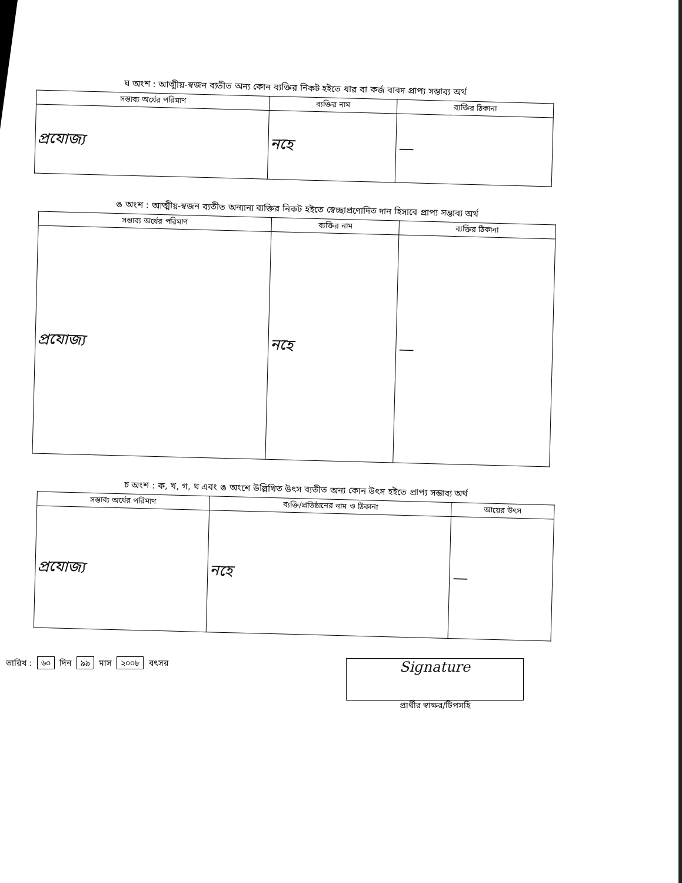ঘ অংশ : আত্মীয়-স্বজন ব্যতীত অন্য কোন ব্যক্তির নিকট হইতে ধার বা কর্জ বাবদ প্রাপ্য সম্ভাব্য অর্থ
| সম্ভাব্য অর্থের পরিমাণ | ব্যক্তির নাম | ব্যক্তির ঠিকানা |
| --- | --- | --- |
| প্রযোজ্য | নহে | — |
ঙ অংশ : আত্মীয়-স্বজন ব্যতীত অন্যান্য ব্যক্তির নিকট হইতে স্বেচ্ছাপ্রণোদিত দান হিসাবে প্রাপ্য সম্ভাব্য অর্থ
| সম্ভাব্য অর্থের পরিমাণ | ব্যক্তির নাম | ব্যক্তির ঠিকানা |
| --- | --- | --- |
| প্রযোজ্য | নহে | — |
চ অংশ : ক, খ, গ, ঘ এবং ঙ অংশে উল্লিখিত উৎস ব্যতীত অন্য কোন উৎস হইতে প্রাপ্য সম্ভাব্য অর্থ
| সম্ভাব্য অর্থের পরিমাণ | ব্যক্তি/প্রতিষ্ঠানের নাম ও ঠিকানা | আয়ের উৎস |
| --- | --- | --- |
| প্রযোজ্য | নহে | — |
তারিখ : ৬০ দিন ৯৯ মাস ২০০৮ বৎসর
Signature
প্রার্থীর স্বাক্ষর/টিপসহি